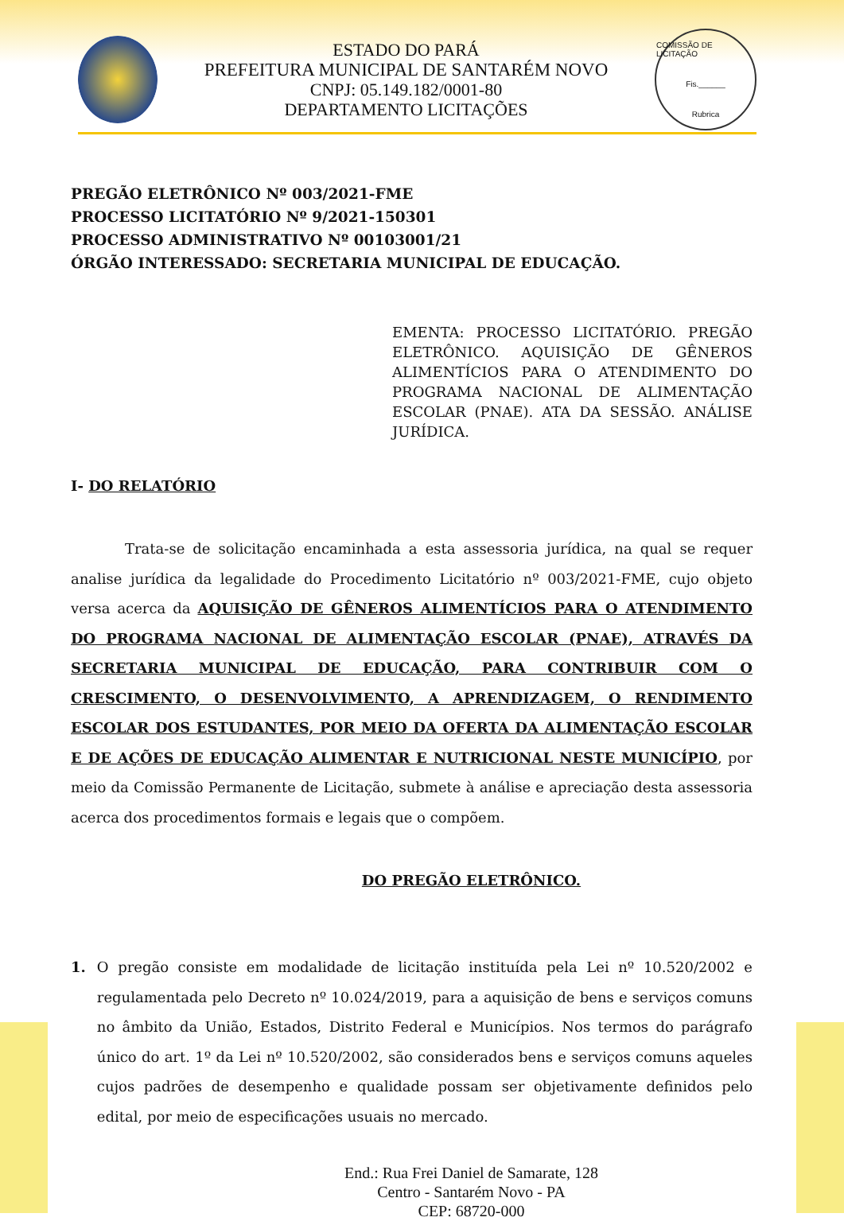ESTADO DO PARÁ
PREFEITURA MUNICIPAL DE SANTARÉM NOVO
CNPJ: 05.149.182/0001-80
DEPARTAMENTO LICITAÇÕES
COMISSÃO DE LICITAÇÃO
Fis.______
Rubrica
PREGÃO ELETRÔNICO Nº 003/2021-FME
PROCESSO LICITATÓRIO Nº 9/2021-150301
PROCESSO ADMINISTRATIVO Nº 00103001/21
ÓRGÃO INTERESSADO: SECRETARIA MUNICIPAL DE EDUCAÇÃO.
EMENTA: PROCESSO LICITATÓRIO. PREGÃO ELETRÔNICO. AQUISIÇÃO DE GÊNEROS ALIMENTÍCIOS PARA O ATENDIMENTO DO PROGRAMA NACIONAL DE ALIMENTAÇÃO ESCOLAR (PNAE). ATA DA SESSÃO. ANÁLISE JURÍDICA.
I- DO RELATÓRIO
Trata-se de solicitação encaminhada a esta assessoria jurídica, na qual se requer analise jurídica da legalidade do Procedimento Licitatório nº 003/2021-FME, cujo objeto versa acerca da AQUISIÇÃO DE GÊNEROS ALIMENTÍCIOS PARA O ATENDIMENTO DO PROGRAMA NACIONAL DE ALIMENTAÇÃO ESCOLAR (PNAE), ATRAVÉS DA SECRETARIA MUNICIPAL DE EDUCAÇÃO, PARA CONTRIBUIR COM O CRESCIMENTO, O DESENVOLVIMENTO, A APRENDIZAGEM, O RENDIMENTO ESCOLAR DOS ESTUDANTES, POR MEIO DA OFERTA DA ALIMENTAÇÃO ESCOLAR E DE AÇÕES DE EDUCAÇÃO ALIMENTAR E NUTRICIONAL NESTE MUNICÍPIO, por meio da Comissão Permanente de Licitação, submete à análise e apreciação desta assessoria acerca dos procedimentos formais e legais que o compõem.
DO PREGÃO ELETRÔNICO.
1. O pregão consiste em modalidade de licitação instituída pela Lei nº 10.520/2002 e regulamentada pelo Decreto nº 10.024/2019, para a aquisição de bens e serviços comuns no âmbito da União, Estados, Distrito Federal e Municípios. Nos termos do parágrafo único do art. 1º da Lei nº 10.520/2002, são considerados bens e serviços comuns aqueles cujos padrões de desempenho e qualidade possam ser objetivamente definidos pelo edital, por meio de especificações usuais no mercado.
End.: Rua Frei Daniel de Samarate, 128
Centro - Santarém Novo - PA
CEP: 68720-000